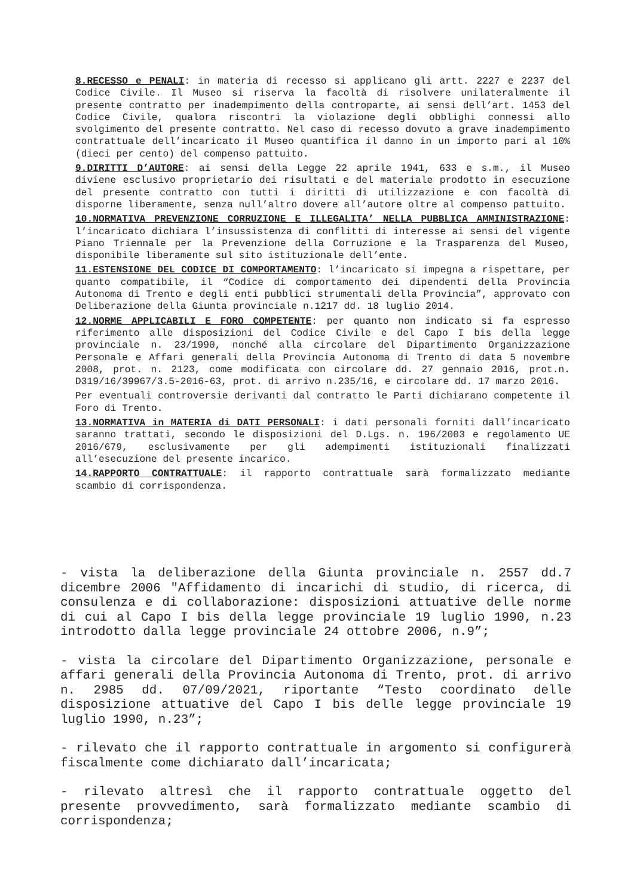8.RECESSO e PENALI: in materia di recesso si applicano gli artt. 2227 e 2237 del Codice Civile. Il Museo si riserva la facoltà di risolvere unilateralmente il presente contratto per inadempimento della controparte, ai sensi dell’art. 1453 del Codice Civile, qualora riscontri la violazione degli obblighi connessi allo svolgimento del presente contratto. Nel caso di recesso dovuto a grave inadempimento contrattuale dell’incaricato il Museo quantifica il danno in un importo pari al 10% (dieci per cento) del compenso pattuito.
9.DIRITTI D’AUTORE: ai sensi della Legge 22 aprile 1941, 633 e s.m., il Museo diviene esclusivo proprietario dei risultati e del materiale prodotto in esecuzione del presente contratto con tutti i diritti di utilizzazione e con facoltà di disporne liberamente, senza null’altro dovere all’autore oltre al compenso pattuito.
10.NORMATIVA PREVENZIONE CORRUZIONE E ILLEGALITA’ NELLA PUBBLICA AMMINISTRAZIONE: l’incaricato dichiara l’insussistenza di conflitti di interesse ai sensi del vigente Piano Triennale per la Prevenzione della Corruzione e la Trasparenza del Museo, disponibile liberamente sul sito istituzionale dell’ente.
11.ESTENSIONE DEL CODICE DI COMPORTAMENTO: l’incaricato si impegna a rispettare, per quanto compatibile, il “Codice di comportamento dei dipendenti della Provincia Autonoma di Trento e degli enti pubblici strumentali della Provincia”, approvato con Deliberazione della Giunta provinciale n.1217 dd. 18 luglio 2014.
12.NORME APPLICABILI E FORO COMPETENTE: per quanto non indicato si fa espresso riferimento alle disposizioni del Codice Civile e del Capo I bis della legge provinciale n. 23/1990, nonché alla circolare del Dipartimento Organizzazione Personale e Affari generali della Provincia Autonoma di Trento di data 5 novembre 2008, prot. n. 2123, come modificata con circolare dd. 27 gennaio 2016, prot.n. D319/16/39967/3.5-2016-63, prot. di arrivo n.235/16, e circolare dd. 17 marzo 2016.
Per eventuali controversie derivanti dal contratto le Parti dichiarano competente il Foro di Trento.
13.NORMATIVA in MATERIA di DATI PERSONALI: i dati personali forniti dall’incaricato saranno trattati, secondo le disposizioni del D.Lgs. n. 196/2003 e regolamento UE 2016/679, esclusivamente per gli adempimenti istituzionali finalizzati all’esecuzione del presente incarico.
14.RAPPORTO CONTRATTUALE: il rapporto contrattuale sarà formalizzato mediante scambio di corrispondenza.
- vista la deliberazione della Giunta provinciale n. 2557 dd.7 dicembre 2006 "Affidamento di incarichi di studio, di ricerca, di consulenza e di collaborazione: disposizioni attuative delle norme di cui al Capo I bis della legge provinciale 19 luglio 1990, n.23 introdotto dalla legge provinciale 24 ottobre 2006, n.9”;
- vista la circolare del Dipartimento Organizzazione, personale e affari generali della Provincia Autonoma di Trento, prot. di arrivo n. 2985 dd. 07/09/2021, riportante “Testo coordinato delle disposizione attuative del Capo I bis delle legge provinciale 19 luglio 1990, n.23”;
- rilevato che il rapporto contrattuale in argomento si configurerà fiscalmente come dichiarato dall’incaricata;
- rilevato altresì che il rapporto contrattuale oggetto del presente provvedimento, sarà formalizzato mediante scambio di corrispondenza;